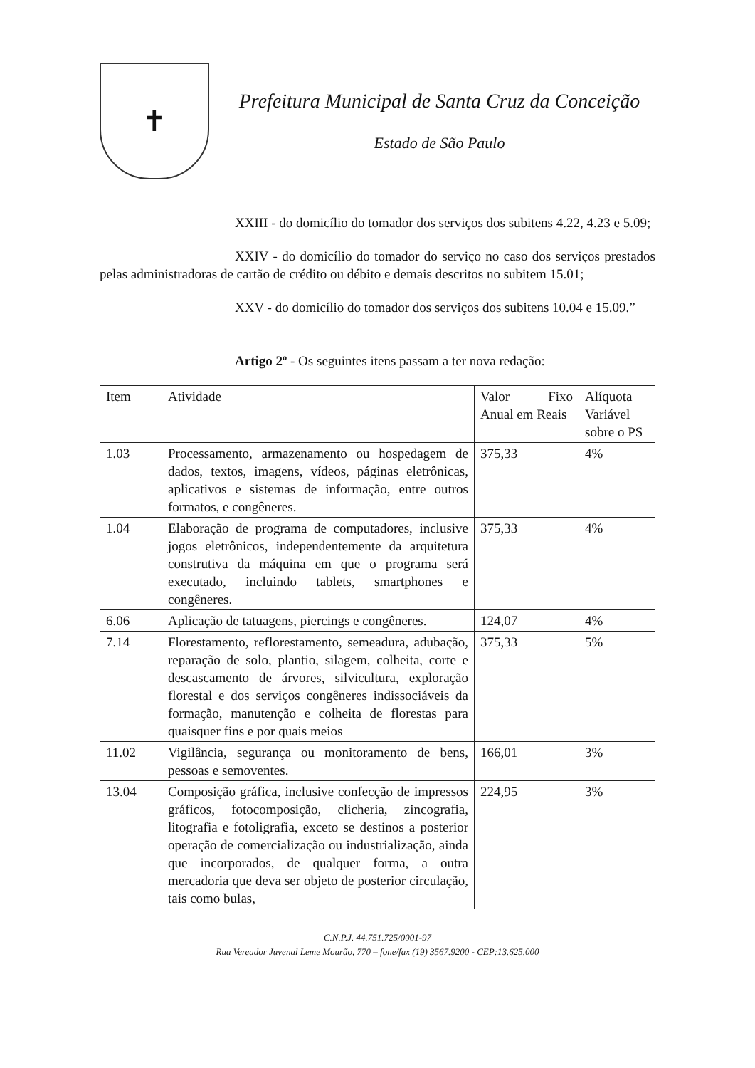✝
Prefeitura Municipal de Santa Cruz da Conceição
Estado de São Paulo
XXIII - do domicílio do tomador dos serviços dos subitens 4.22, 4.23 e 5.09;
XXIV - do domicílio do tomador do serviço no caso dos serviços prestados pelas administradoras de cartão de crédito ou débito e demais descritos no subitem 15.01;
XXV - do domicílio do tomador dos serviços dos subitens 10.04 e 15.09.”
Artigo 2º - Os seguintes itens passam a ter nova redação:
| Item | Atividade | Valor Fixo Anual em Reais | Alíquota Variável sobre o PS |
| 1.03 | Processamento, armazenamento ou hospedagem de dados, textos, imagens, vídeos, páginas eletrônicas, aplicativos e sistemas de informação, entre outros formatos, e congêneres. | 375,33 | 4% |
| 1.04 | Elaboração de programa de computadores, inclusive jogos eletrônicos, independentemente da arquitetura construtiva da máquina em que o programa será executado, incluindo tablets, smartphones e congêneres. | 375,33 | 4% |
| 6.06 | Aplicação de tatuagens, piercings e congêneres. | 124,07 | 4% |
| 7.14 | Florestamento, reflorestamento, semeadura, adubação, reparação de solo, plantio, silagem, colheita, corte e descascamento de árvores, silvicultura, exploração florestal e dos serviços congêneres indissociáveis da formação, manutenção e colheita de florestas para quaisquer fins e por quais meios | 375,33 | 5% |
| 11.02 | Vigilância, segurança ou monitoramento de bens, pessoas e semoventes. | 166,01 | 3% |
| 13.04 | Composição gráfica, inclusive confecção de impressos gráficos, fotocomposição, clicheria, zincografia, litografia e fotoligrafia, exceto se destinos a posterior operação de comercialização ou industrialização, ainda que incorporados, de qualquer forma, a outra mercadoria que deva ser objeto de posterior circulação, tais como bulas, | 224,95 | 3% |
C.N.P.J. 44.751.725/0001-97
Rua Vereador Juvenal Leme Mourão, 770 – fone/fax (19) 3567.9200 - CEP:13.625.000